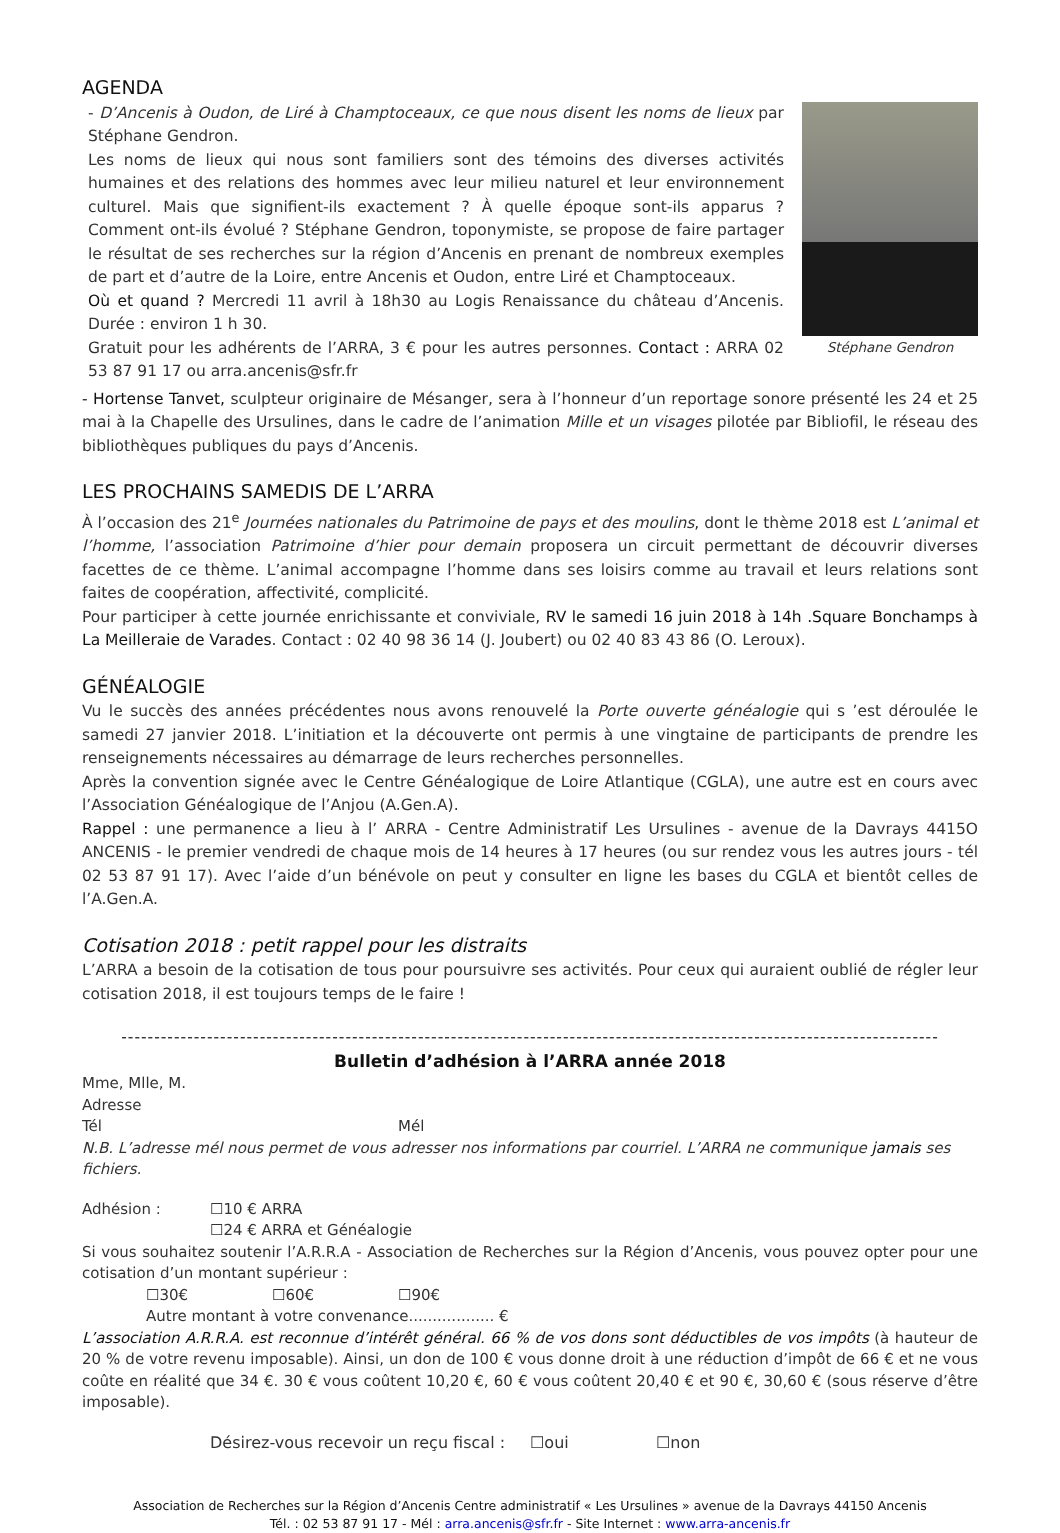AGENDA
- D’Ancenis à Oudon, de Liré à Champtoceaux, ce que nous disent les noms de lieux par Stéphane Gendron.
Les noms de lieux qui nous sont familiers sont des témoins des diverses activités humaines et des relations des hommes avec leur milieu naturel et leur environnement culturel. Mais que signifient-ils exactement ? À quelle époque sont-ils apparus ? Comment ont-ils évolué ? Stéphane Gendron, toponymiste, se propose de faire partager le résultat de ses recherches sur la région d’Ancenis en prenant de nombreux exemples de part et d’autre de la Loire, entre Ancenis et Oudon, entre Liré et Champtoceaux.
Où et quand ? Mercredi 11 avril à 18h30 au Logis Renaissance du château d’Ancenis. Durée : environ 1 h 30.
Gratuit pour les adhérents de l’ARRA, 3 € pour les autres personnes. Contact : ARRA 02 53 87 91 17 ou arra.ancenis@sfr.fr
Stéphane Gendron
- Hortense Tanvet, sculpteur originaire de Mésanger, sera à l’honneur d’un reportage sonore présenté les 24 et 25 mai à la Chapelle des Ursulines, dans le cadre de l’animation Mille et un visages pilotée par Bibliofil, le réseau des bibliothèques publiques du pays d’Ancenis.
LES PROCHAINS SAMEDIS DE L’ARRA
À l’occasion des 21<sup>e</sup> Journées nationales du Patrimoine de pays et des moulins, dont le thème 2018 est L’animal et l’homme, l’association Patrimoine d’hier pour demain proposera un circuit permettant de découvrir diverses facettes de ce thème. L’animal accompagne l’homme dans ses loisirs comme au travail et leurs relations sont faites de coopération, affectivité, complicité.
Pour participer à cette journée enrichissante et conviviale, RV le samedi 16 juin 2018 à 14h .Square Bonchamps à La Meilleraie de Varades. Contact : 02 40 98 36 14 (J. Joubert) ou 02 40 83 43 86 (O. Leroux).
GÉNÉALOGIE
Vu le succès des années précédentes nous avons renouvelé la Porte ouverte généalogie qui s ’est déroulée le samedi 27 janvier 2018. L’initiation et la découverte ont permis à une vingtaine de participants de prendre les renseignements nécessaires au démarrage de leurs recherches personnelles.
Après la convention signée avec le Centre Généalogique de Loire Atlantique (CGLA), une autre est en cours avec l’Association Généalogique de l’Anjou (A.Gen.A).
Rappel : une permanence a lieu à l’ ARRA - Centre Administratif Les Ursulines - avenue de la Davrays 4415O ANCENIS - le premier vendredi de chaque mois de 14 heures à 17 heures (ou sur rendez vous les autres jours - tél 02 53 87 91 17). Avec l’aide d’un bénévole on peut y consulter en ligne les bases du CGLA et bientôt celles de l’A.Gen.A.
Cotisation 2018 : petit rappel pour les distraits
L’ARRA a besoin de la cotisation de tous pour poursuivre ses activités. Pour ceux qui auraient oublié de régler leur cotisation 2018, il est toujours temps de le faire !
----------------------------------------------------------------------------------------------------------------------------
Bulletin d’adhésion à l’ARRA année 2018
Mme, Mlle, M.
Adresse
Tél Mél
N.B. L’adresse mél nous permet de vous adresser nos informations par courriel. L’ARRA ne communique jamais ses fichiers.
Adhésion : ☐10 € ARRA
☐24 € ARRA et Généalogie
Si vous souhaitez soutenir l’A.R.R.A - Association de Recherches sur la Région d’Ancenis, vous pouvez opter pour une cotisation d’un montant supérieur :
☐30€ ☐60€ ☐90€
Autre montant à votre convenance.................. €
L’association A.R.R.A. est reconnue d’intérêt général. 66 % de vos dons sont déductibles de vos impôts (à hauteur de 20 % de votre revenu imposable). Ainsi, un don de 100 € vous donne droit à une réduction d’impôt de 66 € et ne vous coûte en réalité que 34 €. 30 € vous coûtent 10,20 €, 60 € vous coûtent 20,40 € et 90 €, 30,60 € (sous réserve d’être imposable).
Désirez-vous recevoir un reçu fiscal : ☐oui ☐non
Association de Recherches sur la Région d’Ancenis Centre administratif « Les Ursulines » avenue de la Davrays 44150 Ancenis
Tél. : 02 53 87 91 17 - Mél : arra.ancenis@sfr.fr - Site Internet : www.arra-ancenis.fr